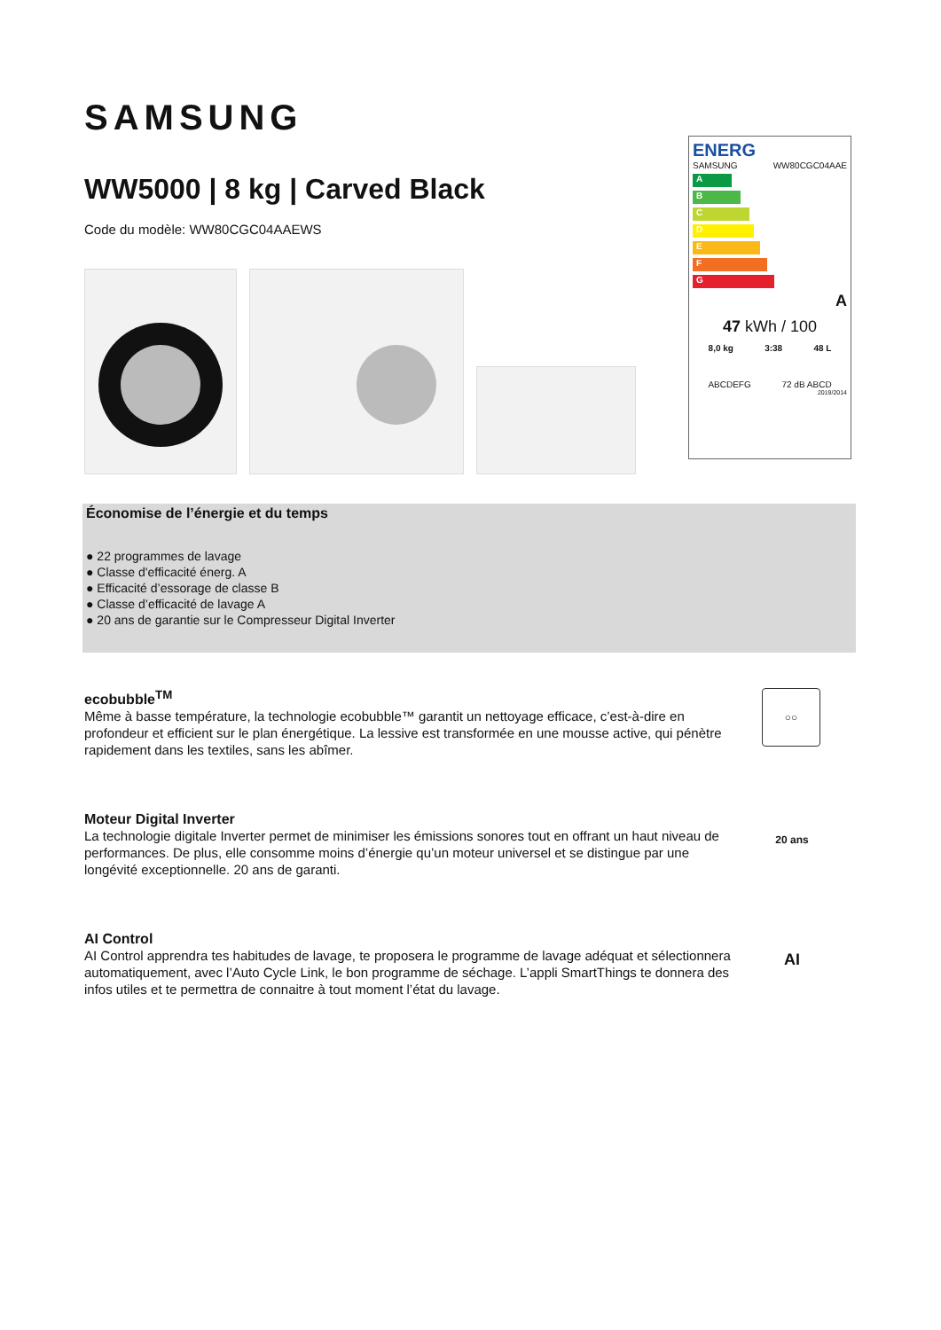SAMSUNG
WW5000 | 8 kg | Carved Black
Code du modèle: WW80CGC04AAEWS
ENERG
SAMSUNG WW80CGC04AAE
A
B
C
D
E
F
G
A
47 kWh / 100
8,0 kg 3:38 48 L
ABCDEFG 72 dB ABCD
2019/2014
Économise de l’énergie et du temps
● 22 programmes de lavage
● Classe d'efficacité énerg. A
● Efficacité d’essorage de classe B
● Classe d’efficacité de lavage A
● 20 ans de garantie sur le Compresseur Digital Inverter
ecobubble<sup>TM</sup>
Même à basse température, la technologie ecobubble™ garantit un nettoyage efficace, c’est-à-dire en profondeur et efficient sur le plan énergétique. La lessive est transformée en une mousse active, qui pénètre rapidement dans les textiles, sans les abîmer.
○○
Moteur Digital Inverter
La technologie digitale Inverter permet de minimiser les émissions sonores tout en offrant un haut niveau de performances. De plus, elle consomme moins d’énergie qu’un moteur universel et se distingue par une longévité exceptionnelle. 20 ans de garanti.
20 ans
AI Control
AI Control apprendra tes habitudes de lavage, te proposera le programme de lavage adéquat et sélectionnera automatiquement, avec l’Auto Cycle Link, le bon programme de séchage. L’appli SmartThings te donnera des infos utiles et te permettra de connaitre à tout moment l’état du lavage.
AI